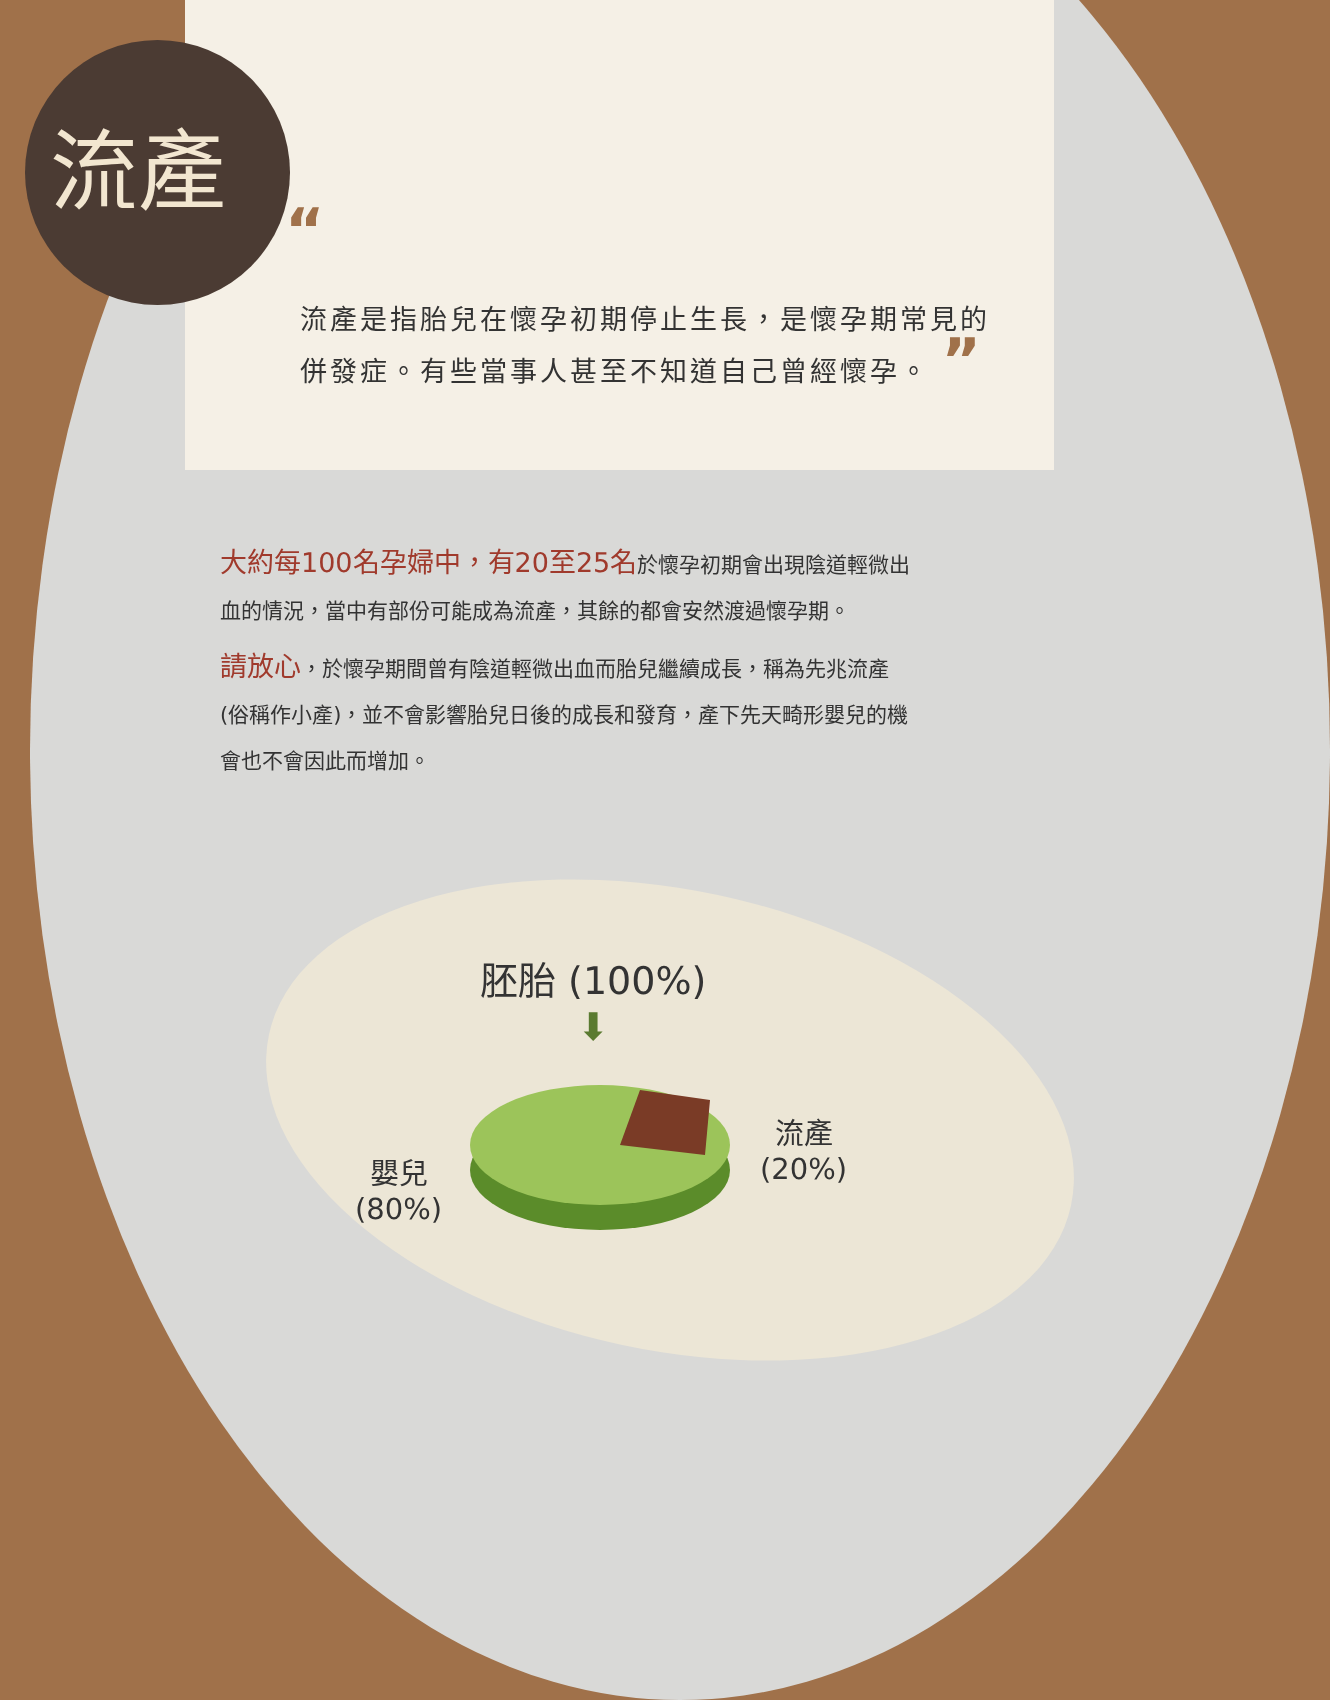流產
“流產是指胎兒在懷孕初期停止生長，是懷孕期常見的併發症。有些當事人甚至不知道自己曾經懷孕。 ”
大約每100名孕婦中，有20至25名於懷孕初期會出現陰道輕微出血的情況，當中有部份可能成為流產，其餘的都會安然渡過懷孕期。
請放心，於懷孕期間曾有陰道輕微出血而胎兒繼續成長，稱為先兆流產 (俗稱作小產)，並不會影響胎兒日後的成長和發育，產下先天畸形嬰兒的機會也不會因此而增加。
胚胎 (100%)
⬇
流產
(20%)
嬰兒
(80%)